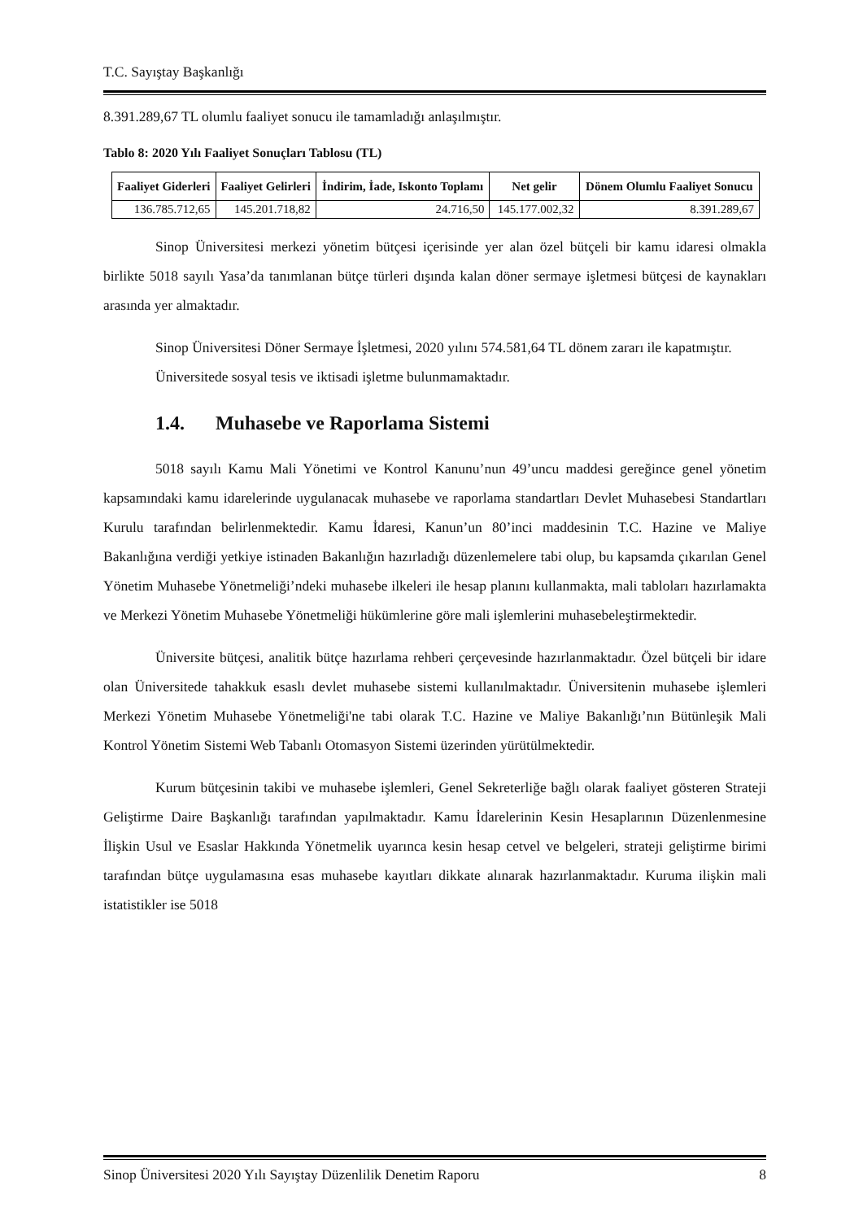T.C. Sayıştay Başkanlığı
8.391.289,67 TL olumlu faaliyet sonucu ile tamamladığı anlaşılmıştır.
Tablo 8: 2020 Yılı Faaliyet Sonuçları Tablosu (TL)
| Faaliyet Giderleri | Faaliyet Gelirleri | İndirim, İade, Iskonto Toplamı | Net gelir | Dönem Olumlu Faaliyet Sonucu |
| --- | --- | --- | --- | --- |
| 136.785.712,65 | 145.201.718,82 | 24.716,50 | 145.177.002,32 | 8.391.289,67 |
Sinop Üniversitesi merkezi yönetim bütçesi içerisinde yer alan özel bütçeli bir kamu idaresi olmakla birlikte 5018 sayılı Yasa’da tanımlanan bütçe türleri dışında kalan döner sermaye işletmesi bütçesi de kaynakları arasında yer almaktadır.
Sinop Üniversitesi Döner Sermaye İşletmesi, 2020 yılını 574.581,64 TL dönem zararı ile kapatmıştır.
Üniversitede sosyal tesis ve iktisadi işletme bulunmamaktadır.
1.4. Muhasebe ve Raporlama Sistemi
5018 sayılı Kamu Mali Yönetimi ve Kontrol Kanunu’nun 49’uncu maddesi gereğince genel yönetim kapsamındaki kamu idarelerinde uygulanacak muhasebe ve raporlama standartları Devlet Muhasebesi Standartları Kurulu tarafından belirlenmektedir. Kamu İdaresi, Kanun’un 80’inci maddesinin T.C. Hazine ve Maliye Bakanlığına verdiği yetkiye istinaden Bakanlığın hazırladığı düzenlemelere tabi olup, bu kapsamda çıkarılan Genel Yönetim Muhasebe Yönetmeliği’ndeki muhasebe ilkeleri ile hesap planını kullanmakta, mali tabloları hazırlamakta ve Merkezi Yönetim Muhasebe Yönetmeliği hükümlerine göre mali işlemlerini muhasebeleştirmektedir.
Üniversite bütçesi, analitik bütçe hazırlama rehberi çerçevesinde hazırlanmaktadır. Özel bütçeli bir idare olan Üniversitede tahakkuk esaslı devlet muhasebe sistemi kullanılmaktadır. Üniversitenin muhasebe işlemleri Merkezi Yönetim Muhasebe Yönetmeliği'ne tabi olarak T.C. Hazine ve Maliye Bakanlığı’nın Bütünleşik Mali Kontrol Yönetim Sistemi Web Tabanlı Otomasyon Sistemi üzerinden yürütülmektedir.
Kurum bütçesinin takibi ve muhasebe işlemleri, Genel Sekreterliğe bağlı olarak faaliyet gösteren Strateji Geliştirme Daire Başkanlığı tarafından yapılmaktadır. Kamu İdarelerinin Kesin Hesaplarının Düzenlenmesine İlişkin Usul ve Esaslar Hakkında Yönetmelik uyarınca kesin hesap cetvel ve belgeleri, strateji geliştirme birimi tarafından bütçe uygulamasına esas muhasebe kayıtları dikkate alınarak hazırlanmaktadır. Kuruma ilişkin mali istatistikler ise 5018
Sinop Üniversitesi 2020 Yılı Sayıştay Düzenlilik Denetim Raporu 8